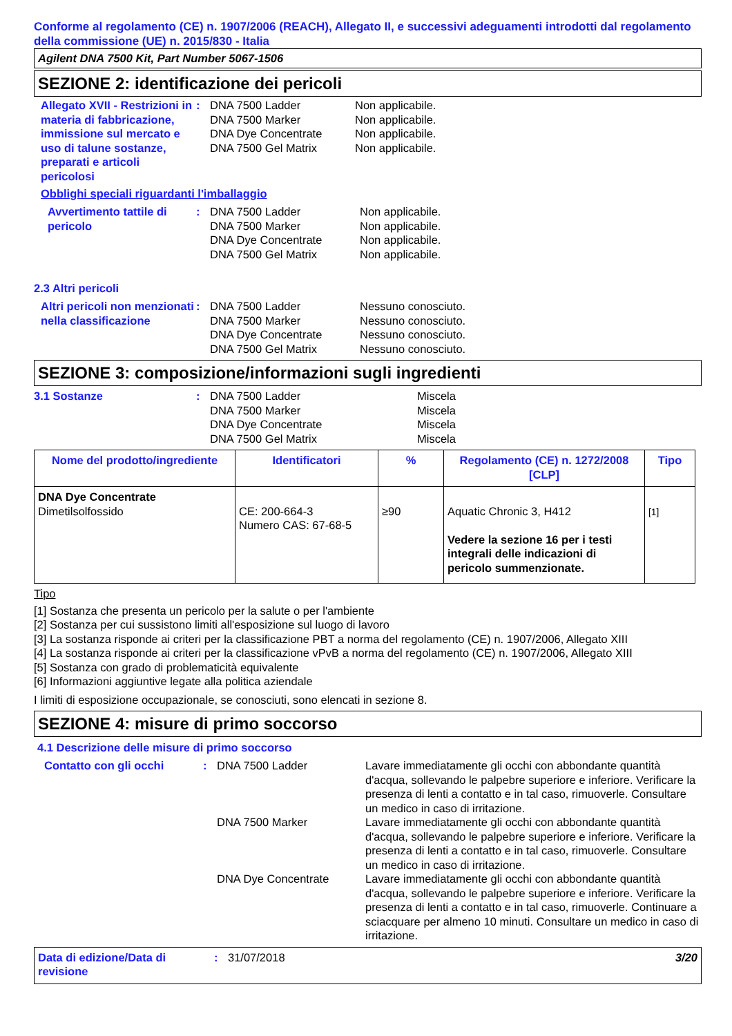Conforme al regolamento (CE) n. 1907/2006 (REACH), Allegato II, e successivi adeguamenti introdotti dal regolamento della commissione (UE) n. 2015/830 - Italia
Agilent DNA 7500 Kit, Part Number 5067-1506
SEZIONE 2: identificazione dei pericoli
Allegato XVII - Restrizioni in materia di fabbricazione, immissione sul mercato e uso di talune sostanze, preparati e articoli pericolosi
: DNA 7500 Ladder
DNA 7500 Marker
DNA Dye Concentrate
DNA 7500 Gel Matrix
Non applicabile.
Non applicabile.
Non applicabile.
Non applicabile.
Obblighi speciali riguardanti l'imballaggio
Avvertimento tattile di pericolo
: DNA 7500 Ladder
DNA 7500 Marker
DNA Dye Concentrate
DNA 7500 Gel Matrix
Non applicabile.
Non applicabile.
Non applicabile.
Non applicabile.
2.3 Altri pericoli
Altri pericoli non menzionati nella classificazione
: DNA 7500 Ladder
DNA 7500 Marker
DNA Dye Concentrate
DNA 7500 Gel Matrix
Nessuno conosciuto.
Nessuno conosciuto.
Nessuno conosciuto.
Nessuno conosciuto.
SEZIONE 3: composizione/informazioni sugli ingredienti
3.1 Sostanze : DNA 7500 Ladder
DNA 7500 Marker
DNA Dye Concentrate
DNA 7500 Gel Matrix
Miscela
Miscela
Miscela
Miscela
| Nome del prodotto/ingrediente | Identificatori | % | Regolamento (CE) n. 1272/2008 [CLP] | Tipo |
| --- | --- | --- | --- | --- |
| DNA Dye Concentrate Dimetilsolfossido | CE: 200-664-3 Numero CAS: 67-68-5 | ≥90 | Aquatic Chronic 3, H412 Vedere la sezione 16 per i testi integrali delle indicazioni di pericolo summenzionate. | [1] |
Tipo
[1] Sostanza che presenta un pericolo per la salute o per l'ambiente
[2] Sostanza per cui sussistono limiti all'esposizione sul luogo di lavoro
[3] La sostanza risponde ai criteri per la classificazione PBT a norma del regolamento (CE) n. 1907/2006, Allegato XIII
[4] La sostanza risponde ai criteri per la classificazione vPvB a norma del regolamento (CE) n. 1907/2006, Allegato XIII
[5] Sostanza con grado di problematicità equivalente
[6] Informazioni aggiuntive legate alla politica aziendale
I limiti di esposizione occupazionale, se conosciuti, sono elencati in sezione 8.
SEZIONE 4: misure di primo soccorso
4.1 Descrizione delle misure di primo soccorso
Contatto con gli occhi :
DNA 7500 Ladder Lavare immediatamente gli occhi con abbondante quantità d'acqua, sollevando le palpebre superiore e inferiore. Verificare la presenza di lenti a contatto e in tal caso, rimuoverle. Consultare un medico in caso di irritazione.
DNA 7500 Marker Lavare immediatamente gli occhi con abbondante quantità d'acqua, sollevando le palpebre superiore e inferiore. Verificare la presenza di lenti a contatto e in tal caso, rimuoverle. Consultare un medico in caso di irritazione.
DNA Dye Concentrate Lavare immediatamente gli occhi con abbondante quantità d'acqua, sollevando le palpebre superiore e inferiore. Verificare la presenza di lenti a contatto e in tal caso, rimuoverle. Continuare a sciacquare per almeno 10 minuti. Consultare un medico in caso di irritazione.
Data di edizione/Data di revisione
: 31/07/2018 3/20